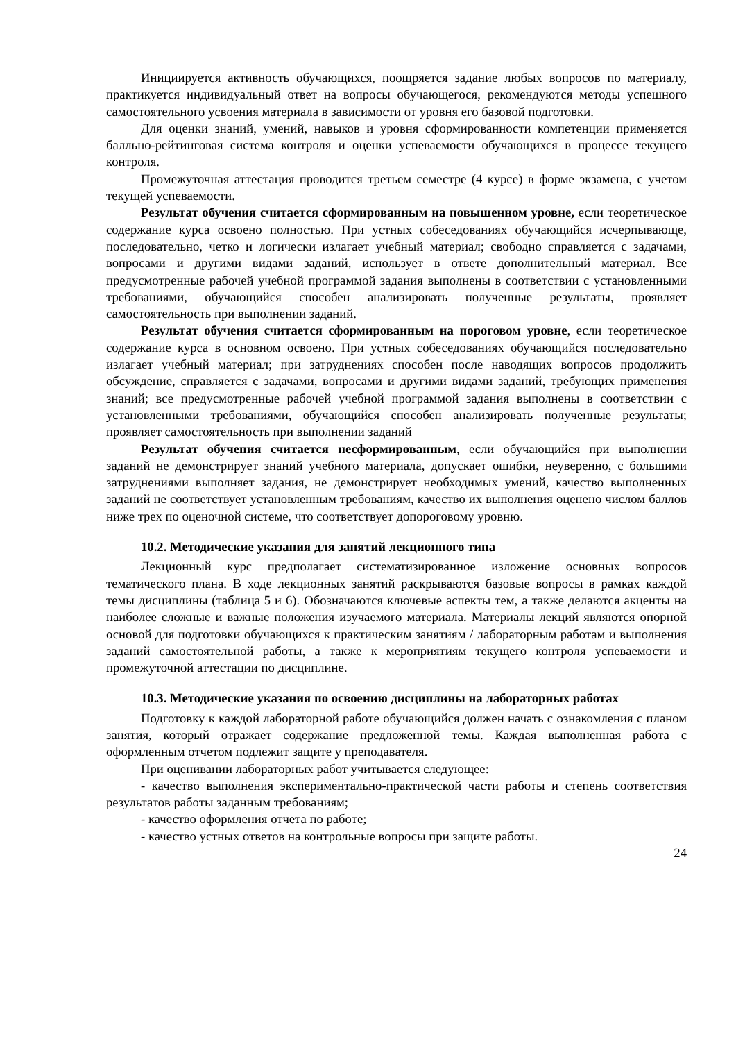Инициируется активность обучающихся, поощряется задание любых вопросов по материалу, практикуется индивидуальный ответ на вопросы обучающегося, рекомендуются методы успешного самостоятельного усвоения материала в зависимости от уровня его базовой подготовки.
Для оценки знаний, умений, навыков и уровня сформированности компетенции применяется балльно-рейтинговая система контроля и оценки успеваемости обучающихся в процессе текущего контроля.
Промежуточная аттестация проводится третьем семестре (4 курсе) в форме экзамена, с учетом текущей успеваемости.
Результат обучения считается сформированным на повышенном уровне, если теоретическое содержание курса освоено полностью. При устных собеседованиях обучающийся исчерпывающе, последовательно, четко и логически излагает учебный материал; свободно справляется с задачами, вопросами и другими видами заданий, использует в ответе дополнительный материал. Все предусмотренные рабочей учебной программой задания выполнены в соответствии с установленными требованиями, обучающийся способен анализировать полученные результаты, проявляет самостоятельность при выполнении заданий.
Результат обучения считается сформированным на пороговом уровне, если теоретическое содержание курса в основном освоено. При устных собеседованиях обучающийся последовательно излагает учебный материал; при затруднениях способен после наводящих вопросов продолжить обсуждение, справляется с задачами, вопросами и другими видами заданий, требующих применения знаний; все предусмотренные рабочей учебной программой задания выполнены в соответствии с установленными требованиями, обучающийся способен анализировать полученные результаты; проявляет самостоятельность при выполнении заданий
Результат обучения считается несформированным, если обучающийся при выполнении заданий не демонстрирует знаний учебного материала, допускает ошибки, неуверенно, с большими затруднениями выполняет задания, не демонстрирует необходимых умений, качество выполненных заданий не соответствует установленным требованиям, качество их выполнения оценено числом баллов ниже трех по оценочной системе, что соответствует допороговому уровню.
10.2. Методические указания для занятий лекционного типа
Лекционный курс предполагает систематизированное изложение основных вопросов тематического плана. В ходе лекционных занятий раскрываются базовые вопросы в рамках каждой темы дисциплины (таблица 5 и 6). Обозначаются ключевые аспекты тем, а также делаются акценты на наиболее сложные и важные положения изучаемого материала. Материалы лекций являются опорной основой для подготовки обучающихся к практическим занятиям / лабораторным работам и выполнения заданий самостоятельной работы, а также к мероприятиям текущего контроля успеваемости и промежуточной аттестации по дисциплине.
10.3. Методические указания по освоению дисциплины на лабораторных работах
Подготовку к каждой лабораторной работе обучающийся должен начать с ознакомления с планом занятия, который отражает содержание предложенной темы. Каждая выполненная работа с оформленным отчетом подлежит защите у преподавателя.
При оценивании лабораторных работ учитывается следующее:
- качество выполнения экспериментально-практической части работы и степень соответствия результатов работы заданным требованиям;
- качество оформления отчета по работе;
- качество устных ответов на контрольные вопросы при защите работы.
24